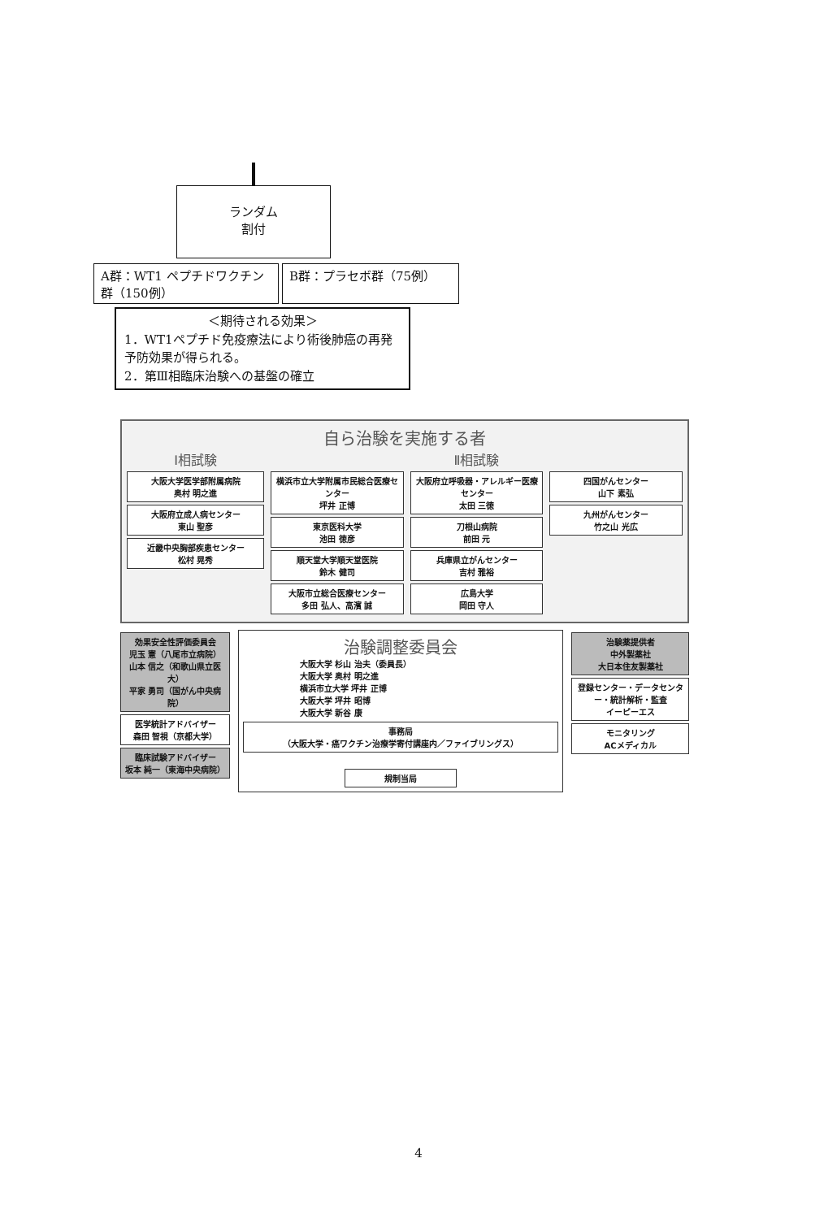ランダム
割付
A群：WT1 ペプチドワクチン群（150例）
B群：プラセボ群（75例）
＜期待される効果＞
1．WT1ペプチド免疫療法により術後肺癌の再発予防効果が得られる。
2．第Ⅲ相臨床治験への基盤の確立
自ら治験を実施する者
Ⅰ相試験
大阪大学医学部附属病院
奥村 明之進
大阪府立成人病センター
東山 聖彦
近畿中央胸部疾患センター
松村 晃秀
Ⅱ相試験
横浜市立大学附属市民総合医療センター
坪井 正博
東京医科大学
池田 徳彦
順天堂大学順天堂医院
鈴木 健司
大阪市立総合医療センター
多田 弘人、高濱 誠
大阪府立呼吸器・アレルギー医療センター
太田 三徳
刀根山病院
前田 元
兵庫県立がんセンター
吉村 雅裕
広島大学
岡田 守人
四国がんセンター
山下 素弘
九州がんセンター
竹之山 光広
効果安全性評価委員会
児玉 憲（八尾市立病院）
山本 信之（和歌山県立医大）
平家 勇司（国がん中央病院）
医学統計アドバイザー
森田 智視（京都大学）
臨床試験アドバイザー
坂本 純一（東海中央病院）
治験調整委員会
大阪大学 杉山 治夫（委員長）
大阪大学 奥村 明之進
横浜市立大学 坪井 正博
大阪大学 坪井 昭博
大阪大学 新谷 康
事務局
（大阪大学・癌ワクチン治療学寄付講座内／ファイブリングス）
規制当局
治験薬提供者
中外製薬社
大日本住友製薬社
登録センター・データセンター・統計解析・監査
イーピーエス
モニタリング
ACメディカル
4